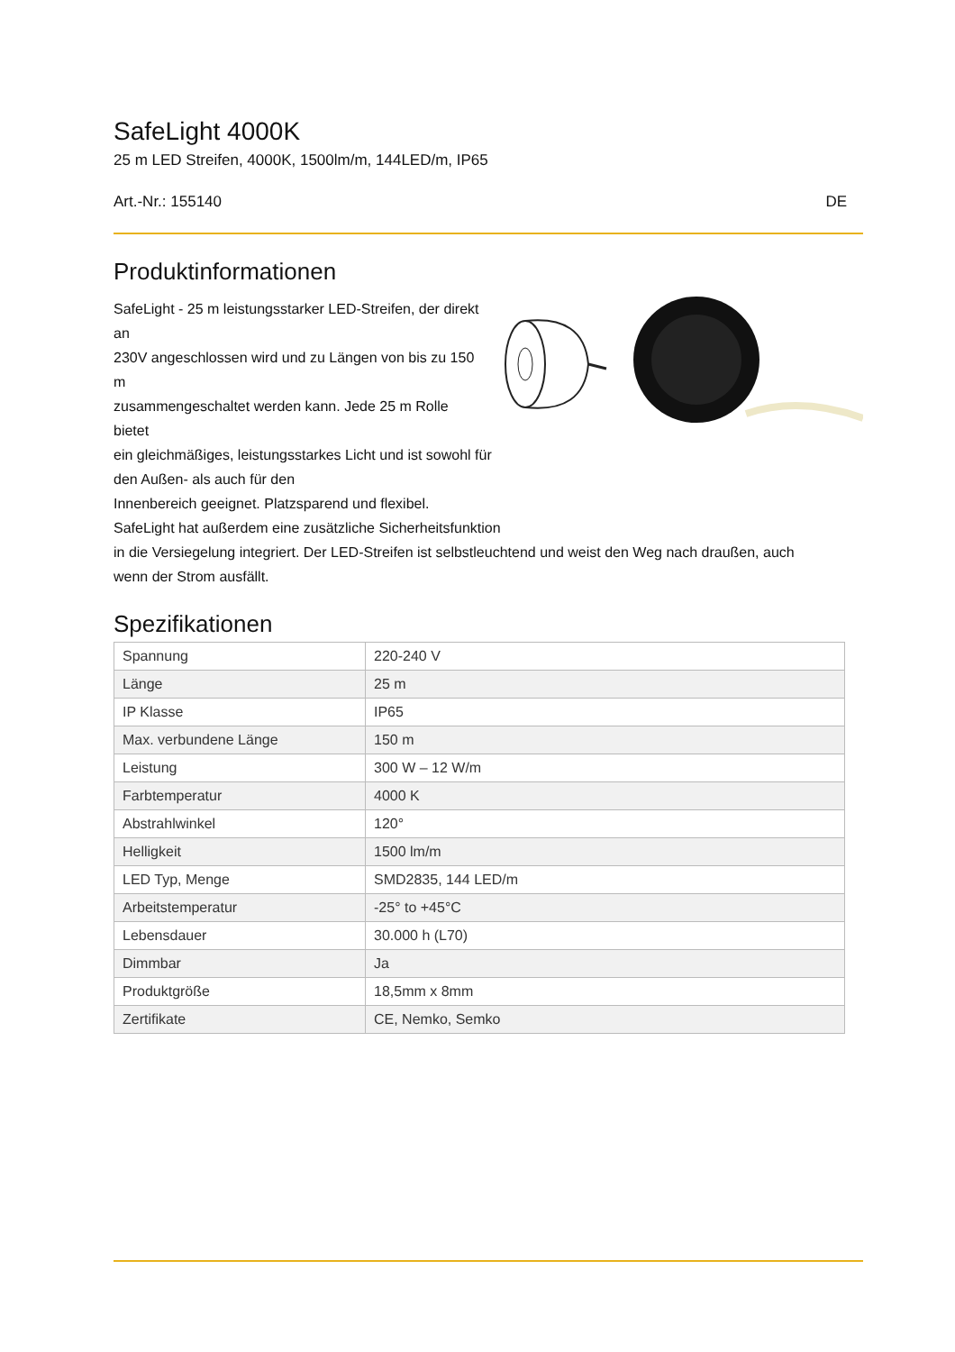SafeLight 4000K
25 m LED Streifen, 4000K, 1500lm/m, 144LED/m, IP65
Art.-Nr.: 155140 DE
Produktinformationen
SafeLight - 25 m leistungsstarker LED-Streifen, der direkt an
230V angeschlossen wird und zu Längen von bis zu 150 m
zusammengeschaltet werden kann. Jede 25 m Rolle bietet
ein gleichmäßiges, leistungsstarkes Licht und ist sowohl für
den Außen- als auch für den
Innenbereich geeignet. Platzsparend und flexibel.
SafeLight hat außerdem eine zusätzliche Sicherheitsfunktion
in die Versiegelung integriert. Der LED-Streifen ist selbstleuchtend und weist den Weg nach draußen, auch
wenn der Strom ausfällt.
Spezifikationen
| Spannung | 220-240 V |
| Länge | 25 m |
| IP Klasse | IP65 |
| Max. verbundene Länge | 150 m |
| Leistung | 300 W – 12 W/m |
| Farbtemperatur | 4000 K |
| Abstrahlwinkel | 120° |
| Helligkeit | 1500 lm/m |
| LED Typ, Menge | SMD2835, 144 LED/m |
| Arbeitstemperatur | -25° to +45°C |
| Lebensdauer | 30.000 h (L70) |
| Dimmbar | Ja |
| Produktgröße | 18,5mm x 8mm |
| Zertifikate | CE, Nemko, Semko |